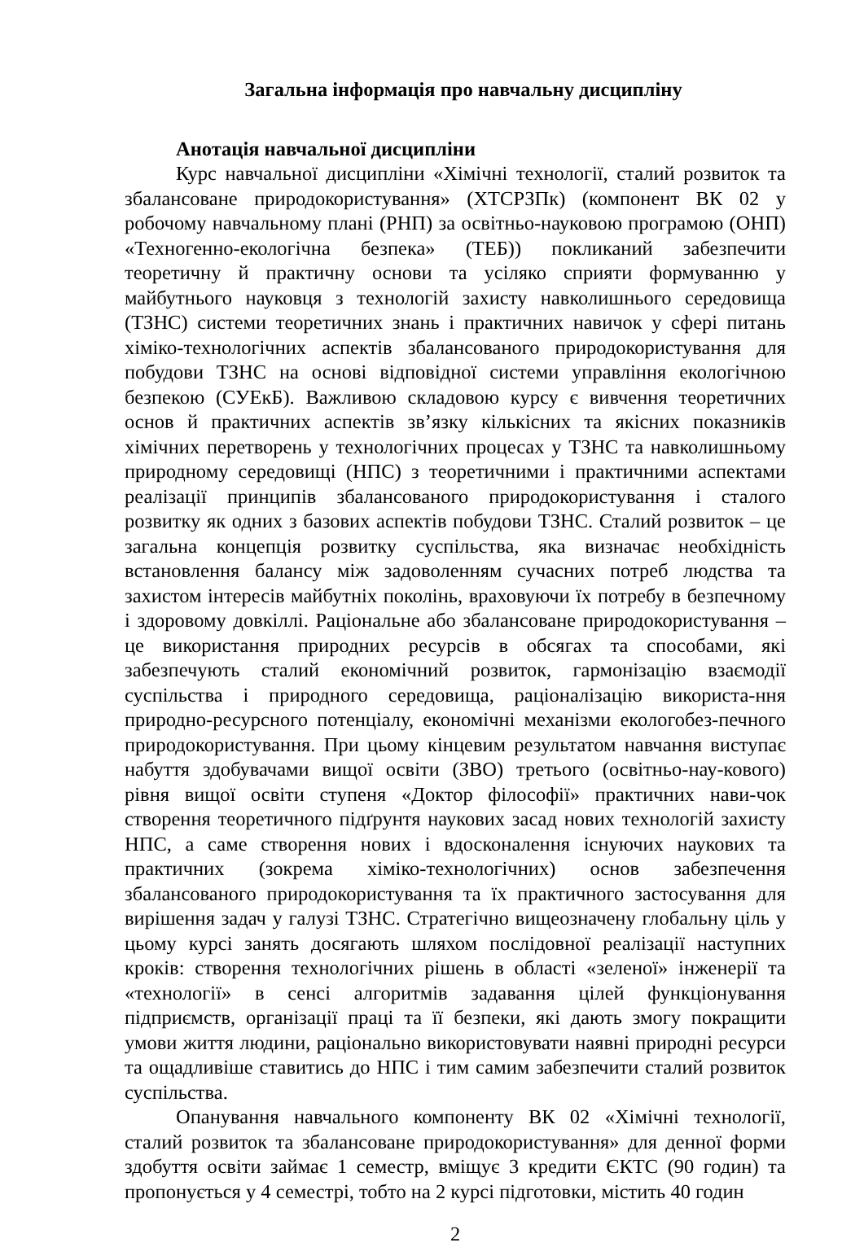Загальна інформація про навчальну дисципліну
Анотація навчальної дисципліни
Курс навчальної дисципліни «Хімічні технології, сталий розвиток та збалансоване природокористування» (ХТСРЗПк) (компонент ВК 02 у робочому навчальному плані (РНП) за освітньо-науковою програмою (ОНП) «Техногенно-екологічна безпека» (ТЕБ)) покликаний забезпечити теоретичну й практичну основи та усіляко сприяти формуванню у майбутнього науковця з технологій захисту навколишнього середовища (ТЗНС) системи теоретичних знань і практичних навичок у сфері питань хіміко-технологічних аспектів збалансованого природокористування для побудови ТЗНС на основі відповідної системи управління екологічною безпекою (СУЕкБ). Важливою складовою курсу є вивчення теоретичних основ й практичних аспектів зв’язку кількісних та якісних показників хімічних перетворень у технологічних процесах у ТЗНС та навколишньому природному середовищі (НПС) з теоретичними і практичними аспектами реалізації принципів збалансованого природокористування і сталого розвитку як одних з базових аспектів побудови ТЗНС. Сталий розвиток – це загальна концепція розвитку суспільства, яка визначає необхідність встановлення балансу між задоволенням сучасних потреб людства та захистом інтересів майбутніх поколінь, враховуючи їх потребу в безпечному і здоровому довкіллі. Раціональне або збалансоване природокористування – це використання природних ресурсів в обсягах та способами, які забезпечують сталий економічний розвиток, гармонізацію взаємодії суспільства і природного середовища, раціоналізацію використа-ння природно-ресурсного потенціалу, економічні механізми екологобез-печного природокористування. При цьому кінцевим результатом навчання виступає набуття здобувачами вищої освіти (ЗВО) третього (освітньо-нау-кового) рівня вищої освіти ступеня «Доктор філософії» практичних нави-чок створення теоретичного підґрунтя наукових засад нових технологій захисту НПС, а саме створення нових і вдосконалення існуючих наукових та практичних (зокрема хіміко-технологічних) основ забезпечення збалансованого природокористування та їх практичного застосування для вирішення задач у галузі ТЗНС. Стратегічно вищеозначену глобальну ціль у цьому курсі занять досягають шляхом послідовної реалізації наступних кроків: створення технологічних рішень в області «зеленої» інженерії та «технології» в сенсі алгоритмів задавання цілей функціонування підприємств, організації праці та її безпеки, які дають змогу покращити умови життя людини, раціонально використовувати наявні природні ресурси та ощадливіше ставитись до НПС і тим самим забезпечити сталий розвиток суспільства.
Опанування навчального компоненту ВК 02 «Хімічні технології, сталий розвиток та збалансоване природокористування» для денної форми здобуття освіти займає 1 семестр, вміщує 3 кредити ЄКТС (90 годин) та пропонується у 4 семестрі, тобто на 2 курсі підготовки, містить 40 годин
2